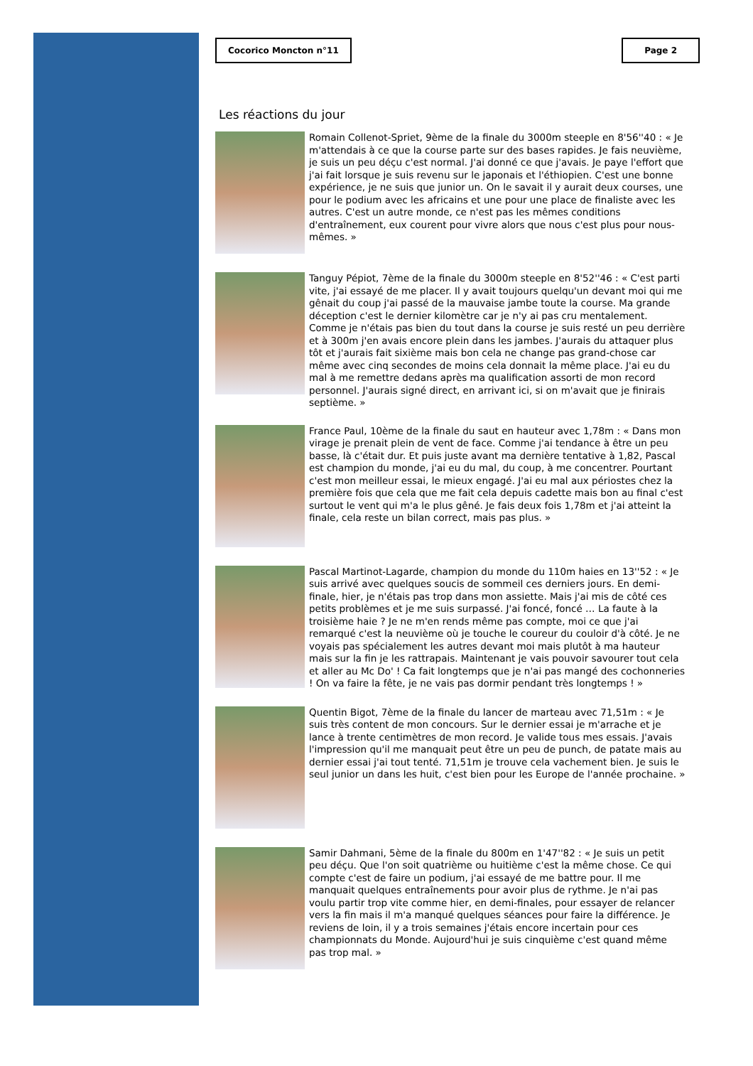Cocorico Moncton n°11 Page 2
Les réactions du jour
Romain Collenot-Spriet, 9ème de la finale du 3000m steeple en 8'56''40 : « Je m'attendais à ce que la course parte sur des bases rapides. Je fais neuvième, je suis un peu déçu c'est normal. J'ai donné ce que j'avais. Je paye l'effort que j'ai fait lorsque je suis revenu sur le japonais et l'éthiopien. C'est une bonne expérience, je ne suis que junior un. On le savait il y aurait deux courses, une pour le podium avec les africains et une pour une place de finaliste avec les autres. C'est un autre monde, ce n'est pas les mêmes conditions d'entraînement, eux courent pour vivre alors que nous c'est plus pour nous-mêmes. »
Tanguy Pépiot, 7ème de la finale du 3000m steeple en 8'52''46 : « C'est parti vite, j'ai essayé de me placer. Il y avait toujours quelqu'un devant moi qui me gênait du coup j'ai passé de la mauvaise jambe toute la course. Ma grande déception c'est le dernier kilomètre car je n'y ai pas cru mentalement. Comme je n'étais pas bien du tout dans la course je suis resté un peu derrière et à 300m j'en avais encore plein dans les jambes. J'aurais du attaquer plus tôt et j'aurais fait sixième mais bon cela ne change pas grand-chose car même avec cinq secondes de moins cela donnait la même place. J'ai eu du mal à me remettre dedans après ma qualification assorti de mon record personnel. J'aurais signé direct, en arrivant ici, si on m'avait que je finirais septième. »
France Paul, 10ème de la finale du saut en hauteur avec 1,78m : « Dans mon virage je prenait plein de vent de face. Comme j'ai tendance à être un peu basse, là c'était dur. Et puis juste avant ma dernière tentative à 1,82, Pascal est champion du monde, j'ai eu du mal, du coup, à me concentrer. Pourtant c'est mon meilleur essai, le mieux engagé. J'ai eu mal aux périostes chez la première fois que cela que me fait cela depuis cadette mais bon au final c'est surtout le vent qui m'a le plus gêné. Je fais deux fois 1,78m et j'ai atteint la finale, cela reste un bilan correct, mais pas plus. »
Pascal Martinot-Lagarde, champion du monde du 110m haies en 13''52 : « Je suis arrivé avec quelques soucis de sommeil ces derniers jours. En demi-finale, hier, je n'étais pas trop dans mon assiette. Mais j'ai mis de côté ces petits problèmes et je me suis surpassé. J'ai foncé, foncé … La faute à la troisième haie ? Je ne m'en rends même pas compte, moi ce que j'ai remarqué c'est la neuvième où je touche le coureur du couloir d'à côté. Je ne voyais pas spécialement les autres devant moi mais plutôt à ma hauteur mais sur la fin je les rattrapais. Maintenant je vais pouvoir savourer tout cela et aller au Mc Do' ! Ca fait longtemps que je n'ai pas mangé des cochonneries ! On va faire la fête, je ne vais pas dormir pendant très longtemps ! »
Quentin Bigot, 7ème de la finale du lancer de marteau avec 71,51m : « Je suis très content de mon concours. Sur le dernier essai je m'arrache et je lance à trente centimètres de mon record. Je valide tous mes essais. J'avais l'impression qu'il me manquait peut être un peu de punch, de patate mais au dernier essai j'ai tout tenté. 71,51m je trouve cela vachement bien. Je suis le seul junior un dans les huit, c'est bien pour les Europe de l'année prochaine. »
Samir Dahmani, 5ème de la finale du 800m en 1'47''82 : « Je suis un petit peu déçu. Que l'on soit quatrième ou huitième c'est la même chose. Ce qui compte c'est de faire un podium, j'ai essayé de me battre pour. Il me manquait quelques entraînements pour avoir plus de rythme. Je n'ai pas voulu partir trop vite comme hier, en demi-finales, pour essayer de relancer vers la fin mais il m'a manqué quelques séances pour faire la différence. Je reviens de loin, il y a trois semaines j'étais encore incertain pour ces championnats du Monde. Aujourd'hui je suis cinquième c'est quand même pas trop mal. »